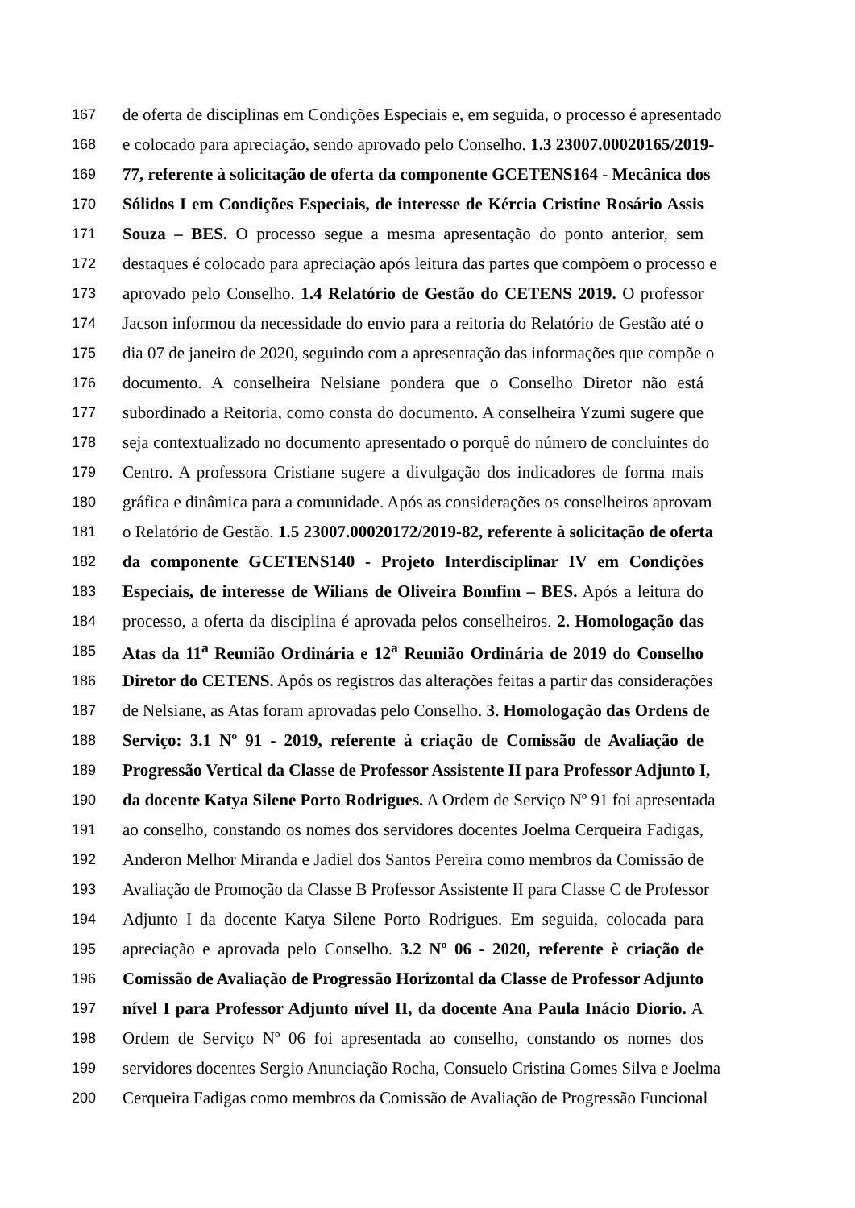167 de oferta de disciplinas em Condições Especiais e, em seguida, o processo é apresentado
168 e colocado para apreciação, sendo aprovado pelo Conselho. 1.3 23007.00020165/2019-
169 77, referente à solicitação de oferta da componente GCETENS164 - Mecânica dos
170 Sólidos I em Condições Especiais, de interesse de Kércia Cristine Rosário Assis
171 Souza – BES. O processo segue a mesma apresentação do ponto anterior, sem
172 destaques é colocado para apreciação após leitura das partes que compõem o processo e
173 aprovado pelo Conselho. 1.4 Relatório de Gestão do CETENS 2019. O professor
174 Jacson informou da necessidade do envio para a reitoria do Relatório de Gestão até o
175 dia 07 de janeiro de 2020, seguindo com a apresentação das informações que compõe o
176 documento. A conselheira Nelsiane pondera que o Conselho Diretor não está
177 subordinado a Reitoria, como consta do documento. A conselheira Yzumi sugere que
178 seja contextualizado no documento apresentado o porquê do número de concluintes do
179 Centro. A professora Cristiane sugere a divulgação dos indicadores de forma mais
180 gráfica e dinâmica para a comunidade. Após as considerações os conselheiros aprovam
181 o Relatório de Gestão. 1.5 23007.00020172/2019-82, referente à solicitação de oferta
182 da componente GCETENS140 - Projeto Interdisciplinar IV em Condições
183 Especiais, de interesse de Wilians de Oliveira Bomfim – BES. Após a leitura do
184 processo, a oferta da disciplina é aprovada pelos conselheiros. 2. Homologação das
185 Atas da 11<sup>a</sup> Reunião Ordinária e 12<sup>a</sup> Reunião Ordinária de 2019 do Conselho
186 Diretor do CETENS. Após os registros das alterações feitas a partir das considerações
187 de Nelsiane, as Atas foram aprovadas pelo Conselho. 3. Homologação das Ordens de
188 Serviço: 3.1 Nº 91 - 2019, referente à criação de Comissão de Avaliação de
189 Progressão Vertical da Classe de Professor Assistente II para Professor Adjunto I,
190 da docente Katya Silene Porto Rodrigues. A Ordem de Serviço Nº 91 foi apresentada
191 ao conselho, constando os nomes dos servidores docentes Joelma Cerqueira Fadigas,
192 Anderon Melhor Miranda e Jadiel dos Santos Pereira como membros da Comissão de
193 Avaliação de Promoção da Classe B Professor Assistente II para Classe C de Professor
194 Adjunto I da docente Katya Silene Porto Rodrigues. Em seguida, colocada para
195 apreciação e aprovada pelo Conselho. 3.2 Nº 06 - 2020, referente è criação de
196 Comissão de Avaliação de Progressão Horizontal da Classe de Professor Adjunto
197 nível I para Professor Adjunto nível II, da docente Ana Paula Inácio Diorio. A
198 Ordem de Serviço Nº 06 foi apresentada ao conselho, constando os nomes dos
199 servidores docentes Sergio Anunciação Rocha, Consuelo Cristina Gomes Silva e Joelma
200 Cerqueira Fadigas como membros da Comissão de Avaliação de Progressão Funcional